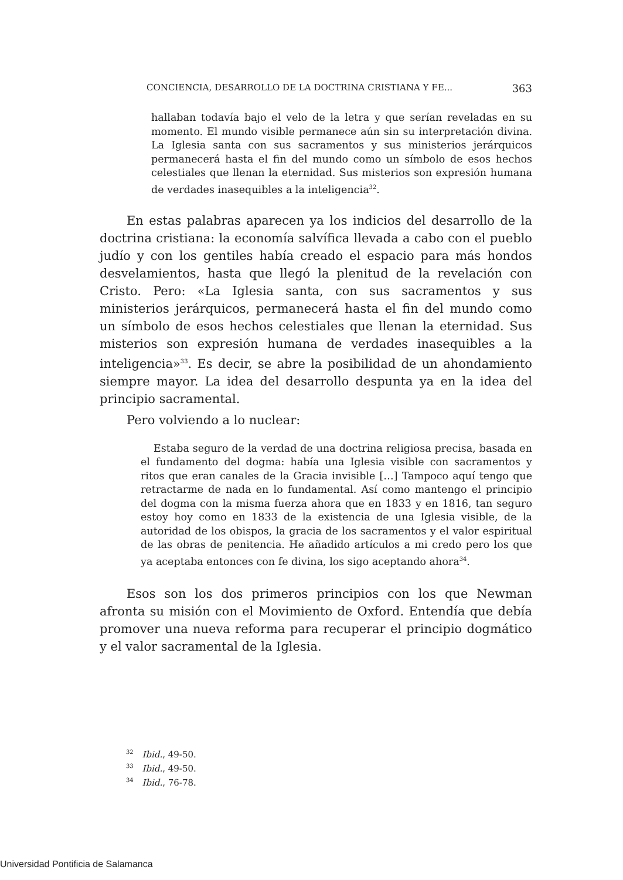CONCIENCIA, DESARROLLO DE LA DOCTRINA CRISTIANA Y FE... 363
hallaban todavía bajo el velo de la letra y que serían reveladas en su momento. El mundo visible permanece aún sin su interpretación divina. La Iglesia santa con sus sacramentos y sus ministerios jerárquicos permanecerá hasta el fin del mundo como un símbolo de esos hechos celestiales que llenan la eternidad. Sus misterios son expresión humana de verdades inasequibles a la inteligencia<sup>32</sup>.
En estas palabras aparecen ya los indicios del desarrollo de la doctrina cristiana: la economía salvífica llevada a cabo con el pueblo judío y con los gentiles había creado el espacio para más hondos desvelamientos, hasta que llegó la plenitud de la revelación con Cristo. Pero: «La Iglesia santa, con sus sacramentos y sus ministerios jerárquicos, permanecerá hasta el fin del mundo como un símbolo de esos hechos celestiales que llenan la eternidad. Sus misterios son expresión humana de verdades inasequibles a la inteligencia»<sup>33</sup>. Es decir, se abre la posibilidad de un ahondamiento siempre mayor. La idea del desarrollo despunta ya en la idea del principio sacramental.
Pero volviendo a lo nuclear:
Estaba seguro de la verdad de una doctrina religiosa precisa, basada en el fundamento del dogma: había una Iglesia visible con sacramentos y ritos que eran canales de la Gracia invisible […] Tampoco aquí tengo que retractarme de nada en lo fundamental. Así como mantengo el principio del dogma con la misma fuerza ahora que en 1833 y en 1816, tan seguro estoy hoy como en 1833 de la existencia de una Iglesia visible, de la autoridad de los obispos, la gracia de los sacramentos y el valor espiritual de las obras de penitencia. He añadido artículos a mi credo pero los que ya aceptaba entonces con fe divina, los sigo aceptando ahora<sup>34</sup>.
Esos son los dos primeros principios con los que Newman afronta su misión con el Movimiento de Oxford. Entendía que debía promover una nueva reforma para recuperar el principio dogmático y el valor sacramental de la Iglesia.
<sup>32</sup> Ibid., 49-50.
<sup>33</sup> Ibid., 49-50.
<sup>34</sup> Ibid., 76-78.
Universidad Pontificia de Salamanca